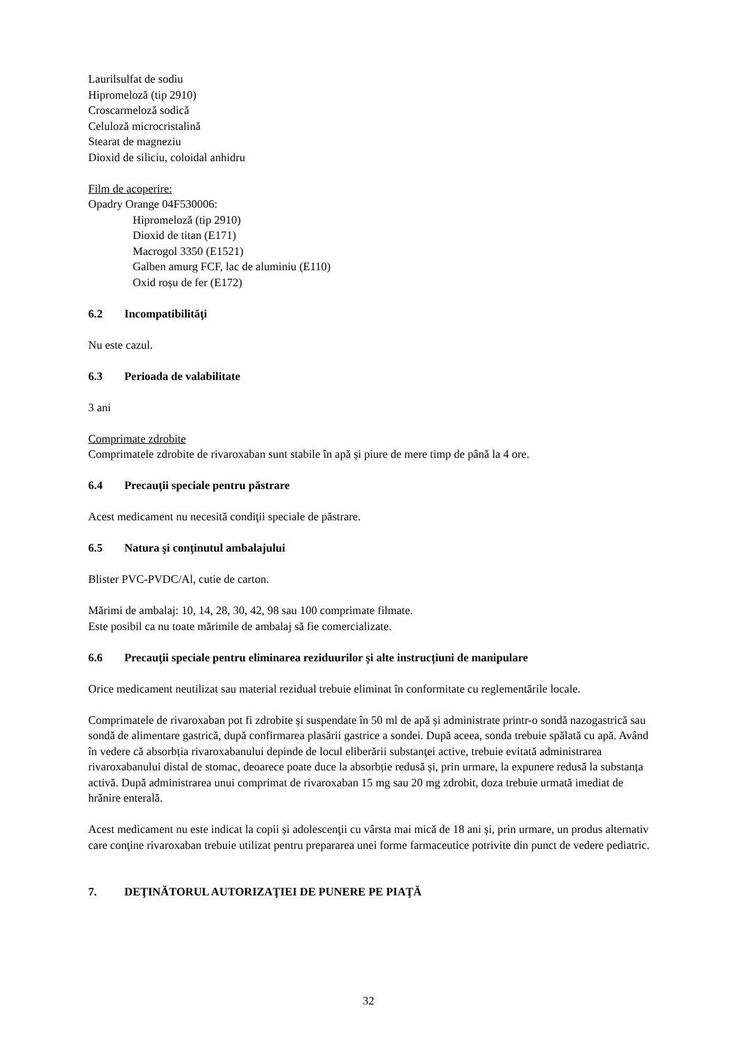Laurilsulfat de sodiu
Hipromeloză (tip 2910)
Croscarmeloză sodică
Celuloză microcristalină
Stearat de magneziu
Dioxid de siliciu, coloidal anhidru
Film de acoperire:
Opadry Orange 04F530006:
Hipromeloză (tip 2910)
Dioxid de titan (E171)
Macrogol 3350 (E1521)
Galben amurg FCF, lac de aluminiu (E110)
Oxid roșu de fer (E172)
6.2 Incompatibilităţi
Nu este cazul.
6.3 Perioada de valabilitate
3 ani
Comprimate zdrobite
Comprimatele zdrobite de rivaroxaban sunt stabile în apă și piure de mere timp de până la 4 ore.
6.4 Precauţii speciale pentru păstrare
Acest medicament nu necesită condiţii speciale de păstrare.
6.5 Natura şi conţinutul ambalajului
Blister PVC-PVDC/Al, cutie de carton.
Mărimi de ambalaj: 10, 14, 28, 30, 42, 98 sau 100 comprimate filmate.
Este posibil ca nu toate mărimile de ambalaj să fie comercializate.
6.6 Precauţii speciale pentru eliminarea reziduurilor și alte instrucțiuni de manipulare
Orice medicament neutilizat sau material rezidual trebuie eliminat în conformitate cu reglementările locale.
Comprimatele de rivaroxaban pot fi zdrobite și suspendate în 50 ml de apă și administrate printr-o sondă nazogastrică sau sondă de alimentare gastrică, după confirmarea plasării gastrice a sondei. După aceea, sonda trebuie spălată cu apă. Având în vedere că absorbția rivaroxabanului depinde de locul eliberării substanţei active, trebuie evitată administrarea rivaroxabanului distal de stomac, deoarece poate duce la absorbție redusă și, prin urmare, la expunere redusă la substanța activă. După administrarea unui comprimat de rivaroxaban 15 mg sau 20 mg zdrobit, doza trebuie urmată imediat de hrănire enterală.
Acest medicament nu este indicat la copii și adolescenţii cu vârsta mai mică de 18 ani și, prin urmare, un produs alternativ care conţine rivaroxaban trebuie utilizat pentru prepararea unei forme farmaceutice potrivite din punct de vedere pediatric.
7. DEŢINĂTORUL AUTORIZAŢIEI DE PUNERE PE PIAŢĂ
32